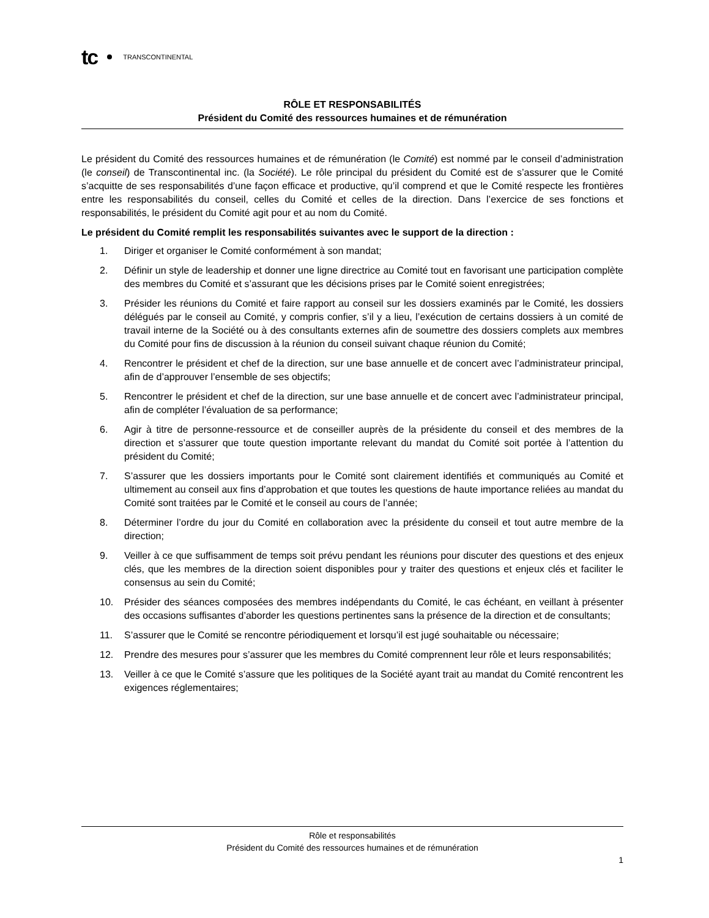tc TRANSCONTINENTAL
RÔLE ET RESPONSABILITÉS
Président du Comité des ressources humaines et de rémunération
Le président du Comité des ressources humaines et de rémunération (le Comité) est nommé par le conseil d’administration (le conseil) de Transcontinental inc. (la Société). Le rôle principal du président du Comité est de s’assurer que le Comité s’acquitte de ses responsabilités d’une façon efficace et productive, qu’il comprend et que le Comité respecte les frontières entre les responsabilités du conseil, celles du Comité et celles de la direction. Dans l’exercice de ses fonctions et responsabilités, le président du Comité agit pour et au nom du Comité.
Le président du Comité remplit les responsabilités suivantes avec le support de la direction :
1. Diriger et organiser le Comité conformément à son mandat;
2. Définir un style de leadership et donner une ligne directrice au Comité tout en favorisant une participation complète des membres du Comité et s’assurant que les décisions prises par le Comité soient enregistrées;
3. Présider les réunions du Comité et faire rapport au conseil sur les dossiers examinés par le Comité, les dossiers délégués par le conseil au Comité, y compris confier, s’il y a lieu, l’exécution de certains dossiers à un comité de travail interne de la Société ou à des consultants externes afin de soumettre des dossiers complets aux membres du Comité pour fins de discussion à la réunion du conseil suivant chaque réunion du Comité;
4. Rencontrer le président et chef de la direction, sur une base annuelle et de concert avec l’administrateur principal, afin de d’approuver l’ensemble de ses objectifs;
5. Rencontrer le président et chef de la direction, sur une base annuelle et de concert avec l’administrateur principal, afin de compléter l’évaluation de sa performance;
6. Agir à titre de personne-ressource et de conseiller auprès de la présidente du conseil et des membres de la direction et s’assurer que toute question importante relevant du mandat du Comité soit portée à l’attention du président du Comité;
7. S’assurer que les dossiers importants pour le Comité sont clairement identifiés et communiqués au Comité et ultimement au conseil aux fins d’approbation et que toutes les questions de haute importance reliées au mandat du Comité sont traitées par le Comité et le conseil au cours de l’année;
8. Déterminer l’ordre du jour du Comité en collaboration avec la présidente du conseil et tout autre membre de la direction;
9. Veiller à ce que suffisamment de temps soit prévu pendant les réunions pour discuter des questions et des enjeux clés, que les membres de la direction soient disponibles pour y traiter des questions et enjeux clés et faciliter le consensus au sein du Comité;
10. Présider des séances composées des membres indépendants du Comité, le cas échéant, en veillant à présenter des occasions suffisantes d’aborder les questions pertinentes sans la présence de la direction et de consultants;
11. S’assurer que le Comité se rencontre périodiquement et lorsqu’il est jugé souhaitable ou nécessaire;
12. Prendre des mesures pour s’assurer que les membres du Comité comprennent leur rôle et leurs responsabilités;
13. Veiller à ce que le Comité s’assure que les politiques de la Société ayant trait au mandat du Comité rencontrent les exigences réglementaires;
Rôle et responsabilités
Président du Comité des ressources humaines et de rémunération
1